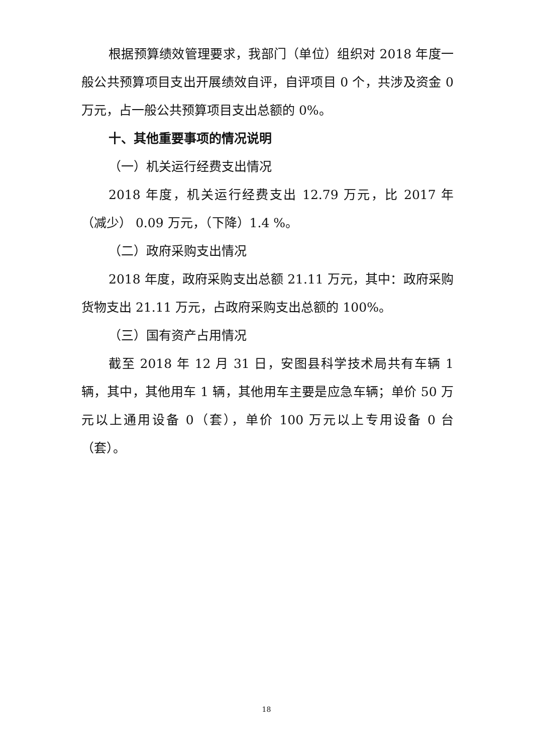根据预算绩效管理要求，我部门（单位）组织对 2018 年度一般公共预算项目支出开展绩效自评，自评项目 0 个，共涉及资金 0 万元，占一般公共预算项目支出总额的 0%。
十、其他重要事项的情况说明
（一）机关运行经费支出情况
2018 年度，机关运行经费支出 12.79 万元，比 2017 年（减少） 0.09 万元，（下降）1.4 %。
（二）政府采购支出情况
2018 年度，政府采购支出总额 21.11 万元，其中：政府采购货物支出 21.11 万元，占政府采购支出总额的 100%。
（三）国有资产占用情况
截至 2018 年 12 月 31 日，安图县科学技术局共有车辆 1 辆，其中，其他用车 1 辆，其他用车主要是应急车辆；单价 50 万元以上通用设备 0（套），单价 100 万元以上专用设备 0 台（套）。
18